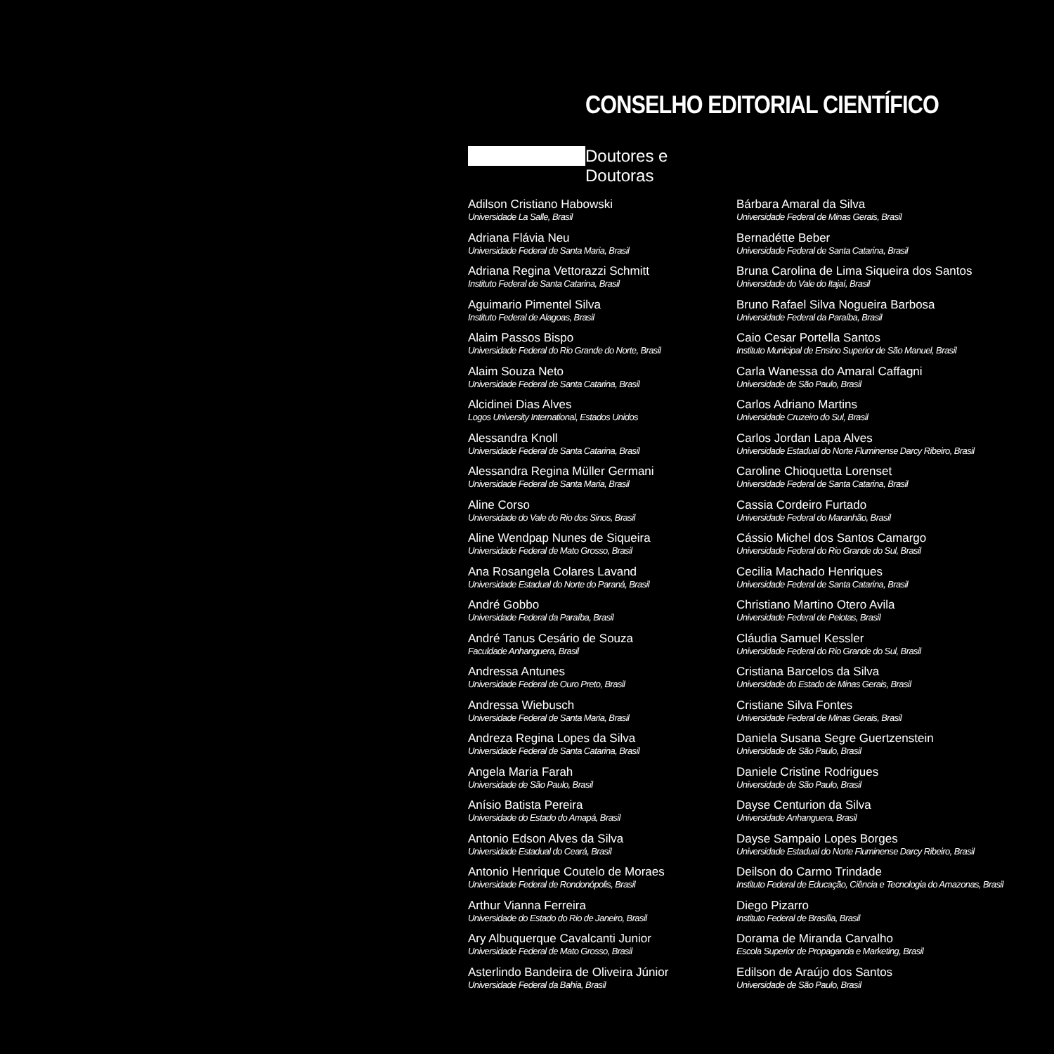CONSELHO EDITORIAL CIENTÍFICO
Doutores e Doutoras
Adilson Cristiano Habowski
Universidade La Salle, Brasil
Adriana Flávia Neu
Universidade Federal de Santa Maria, Brasil
Adriana Regina Vettorazzi Schmitt
Instituto Federal de Santa Catarina, Brasil
Aguimario Pimentel Silva
Instituto Federal de Alagoas, Brasil
Alaim Passos Bispo
Universidade Federal do Rio Grande do Norte, Brasil
Alaim Souza Neto
Universidade Federal de Santa Catarina, Brasil
Alcidinei Dias Alves
Logos University International, Estados Unidos
Alessandra Knoll
Universidade Federal de Santa Catarina, Brasil
Alessandra Regina Müller Germani
Universidade Federal de Santa Maria, Brasil
Aline Corso
Universidade do Vale do Rio dos Sinos, Brasil
Aline Wendpap Nunes de Siqueira
Universidade Federal de Mato Grosso, Brasil
Ana Rosangela Colares Lavand
Universidade Estadual do Norte do Paraná, Brasil
André Gobbo
Universidade Federal da Paraíba, Brasil
André Tanus Cesário de Souza
Faculdade Anhanguera, Brasil
Andressa Antunes
Universidade Federal de Ouro Preto, Brasil
Andressa Wiebusch
Universidade Federal de Santa Maria, Brasil
Andreza Regina Lopes da Silva
Universidade Federal de Santa Catarina, Brasil
Angela Maria Farah
Universidade de São Paulo, Brasil
Anísio Batista Pereira
Universidade do Estado do Amapá, Brasil
Antonio Edson Alves da Silva
Universidade Estadual do Ceará, Brasil
Antonio Henrique Coutelo de Moraes
Universidade Federal de Rondonópolis, Brasil
Arthur Vianna Ferreira
Universidade do Estado do Rio de Janeiro, Brasil
Ary Albuquerque Cavalcanti Junior
Universidade Federal de Mato Grosso, Brasil
Asterlindo Bandeira de Oliveira Júnior
Universidade Federal da Bahia, Brasil
Bárbara Amaral da Silva
Universidade Federal de Minas Gerais, Brasil
Bernadétte Beber
Universidade Federal de Santa Catarina, Brasil
Bruna Carolina de Lima Siqueira dos Santos
Universidade do Vale do Itajaí, Brasil
Bruno Rafael Silva Nogueira Barbosa
Universidade Federal da Paraíba, Brasil
Caio Cesar Portella Santos
Instituto Municipal de Ensino Superior de São Manuel, Brasil
Carla Wanessa do Amaral Caffagni
Universidade de São Paulo, Brasil
Carlos Adriano Martins
Universidade Cruzeiro do Sul, Brasil
Carlos Jordan Lapa Alves
Universidade Estadual do Norte Fluminense Darcy Ribeiro, Brasil
Caroline Chioquetta Lorenset
Universidade Federal de Santa Catarina, Brasil
Cassia Cordeiro Furtado
Universidade Federal do Maranhão, Brasil
Cássio Michel dos Santos Camargo
Universidade Federal do Rio Grande do Sul, Brasil
Cecilia Machado Henriques
Universidade Federal de Santa Catarina, Brasil
Christiano Martino Otero Avila
Universidade Federal de Pelotas, Brasil
Cláudia Samuel Kessler
Universidade Federal do Rio Grande do Sul, Brasil
Cristiana Barcelos da Silva
Universidade do Estado de Minas Gerais, Brasil
Cristiane Silva Fontes
Universidade Federal de Minas Gerais, Brasil
Daniela Susana Segre Guertzenstein
Universidade de São Paulo, Brasil
Daniele Cristine Rodrigues
Universidade de São Paulo, Brasil
Dayse Centurion da Silva
Universidade Anhanguera, Brasil
Dayse Sampaio Lopes Borges
Universidade Estadual do Norte Fluminense Darcy Ribeiro, Brasil
Deilson do Carmo Trindade
Instituto Federal de Educação, Ciência e Tecnologia do Amazonas, Brasil
Diego Pizarro
Instituto Federal de Brasília, Brasil
Dorama de Miranda Carvalho
Escola Superior de Propaganda e Marketing, Brasil
Edilson de Araújo dos Santos
Universidade de São Paulo, Brasil